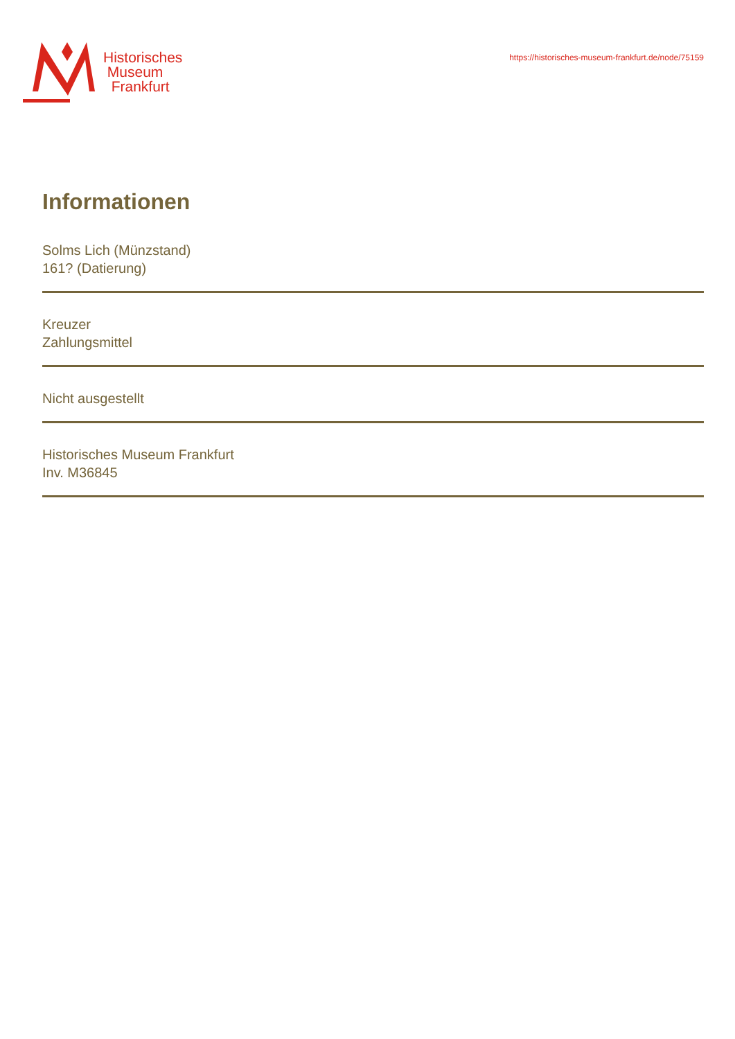Historisches
Museum
Frankfurt
https://historisches-museum-frankfurt.de/node/75159
Informationen
Solms Lich (Münzstand)
161? (Datierung)
Kreuzer
Zahlungsmittel
Nicht ausgestellt
Historisches Museum Frankfurt
Inv. M36845